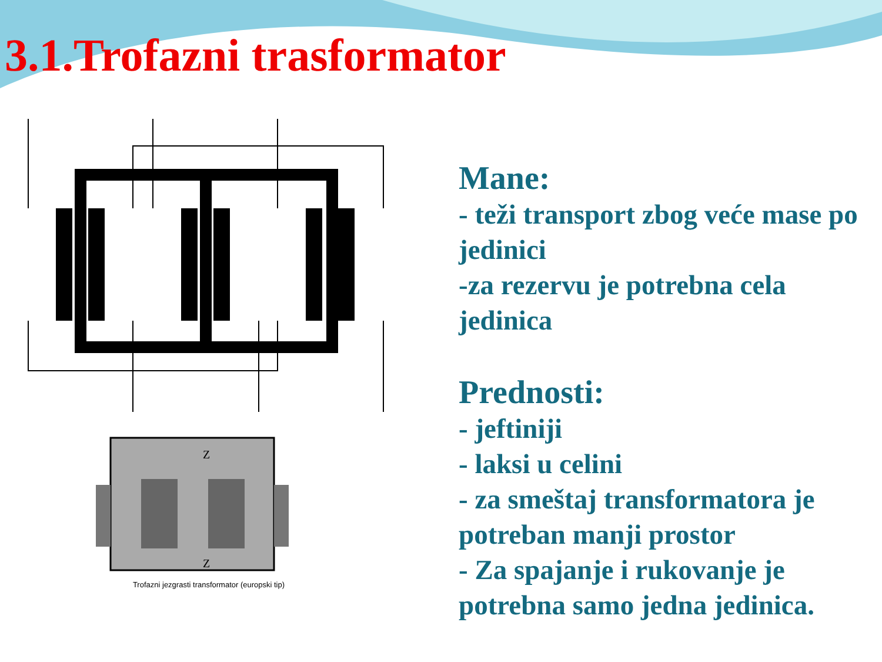3.1.Trofazni trasformator
Z
Z
Trofazni jezgrasti transformator (europski tip)
Mane:
- teži transport zbog veće mase po jedinici
-za rezervu je potrebna cela jedinica
Prednosti:
- jeftiniji
- laksi u celini
- za smeštaj transformatora je potreban manji prostor
- Za spajanje i rukovanje je potrebna samo jedna jedinica.